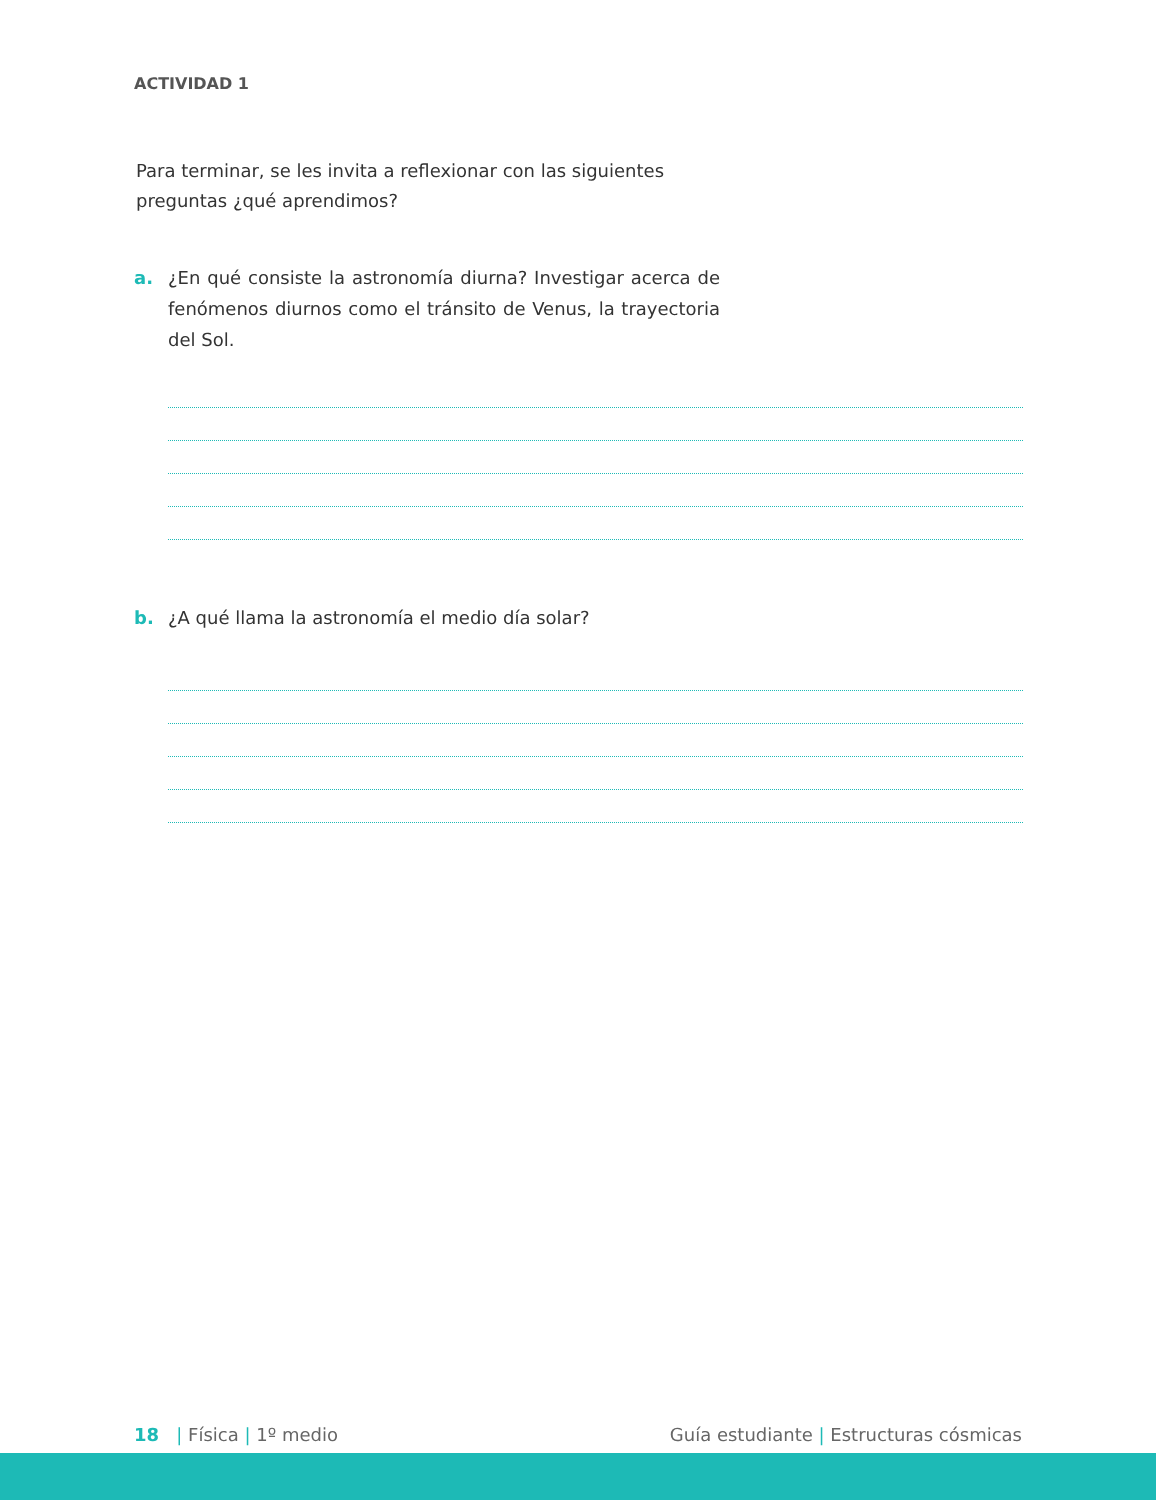ACTIVIDAD 1
Para terminar, se les invita a reflexionar con las siguientes preguntas ¿qué aprendimos?
a. ¿En qué consiste la astronomía diurna? Investigar acerca de fenómenos diurnos como el tránsito de Venus, la trayectoria del Sol.
b. ¿A qué llama la astronomía el medio día solar?
18 | Física | 1º medio Guía estudiante | Estructuras cósmicas